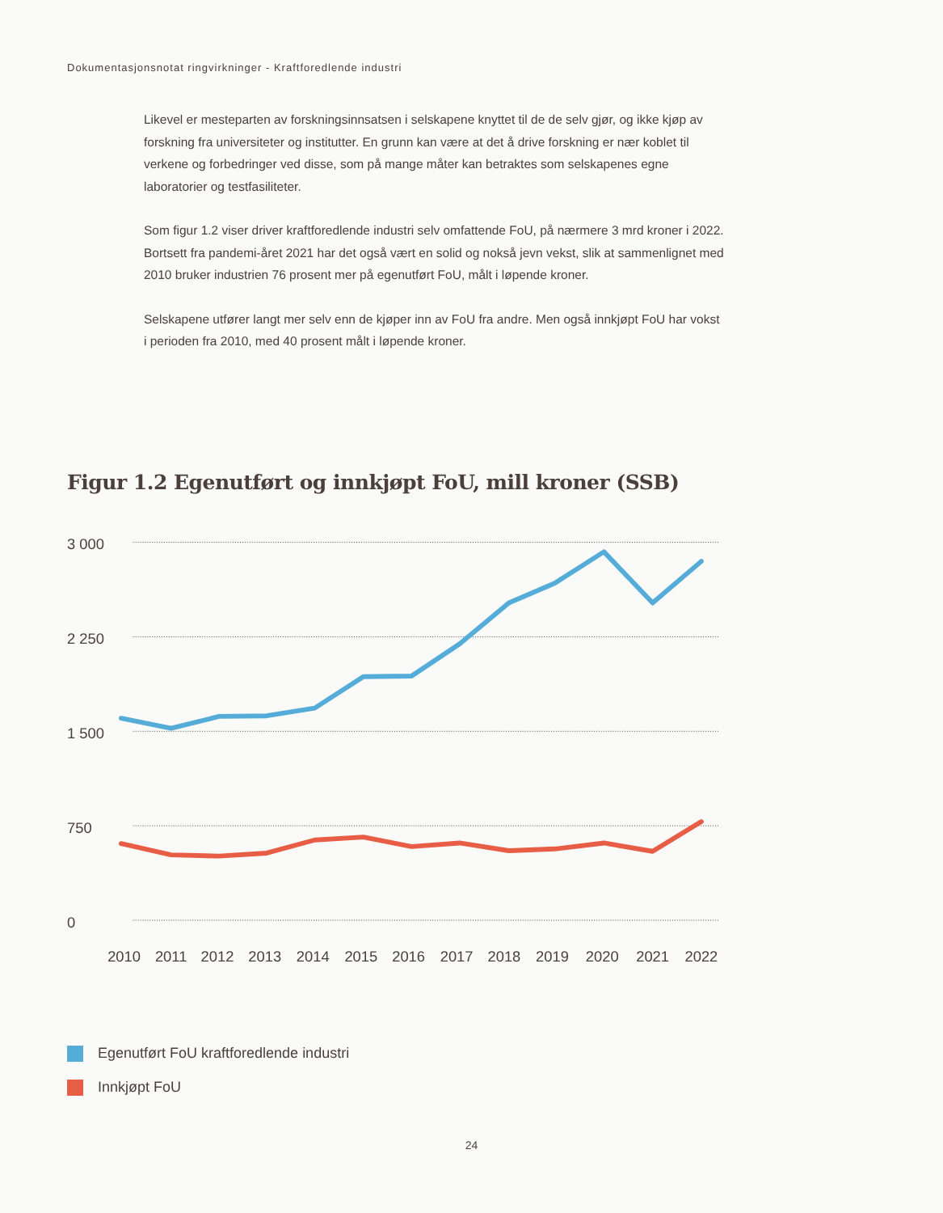Dokumentasjonsnotat ringvirkninger - Kraftforedlende industri
Likevel er mesteparten av forskningsinnsatsen i selskapene knyttet til de de selv gjør, og ikke kjøp av forskning fra universiteter og institutter. En grunn kan være at det å drive forskning er nær koblet til verkene og forbedringer ved disse, som på mange måter kan betraktes som selskapenes egne laboratorier og testfasiliteter.
Som figur 1.2 viser driver kraftforedlende industri selv omfattende FoU, på nærmere 3 mrd kroner i 2022. Bortsett fra pandemi-året 2021 har det også vært en solid og nokså jevn vekst, slik at sammenlignet med 2010 bruker industrien 76 prosent mer på egenutført FoU, målt i løpende kroner.
Selskapene utfører langt mer selv enn de kjøper inn av FoU fra andre. Men også innkjøpt FoU har vokst i perioden fra 2010, med 40 prosent målt i løpende kroner.
Figur 1.2 Egenutført og innkjøpt FoU, mill kroner (SSB)
3 000
2 250
1 500
750
0
2010
2011
2012
2013
2014
2015
2016
2017
2018
2019
2020
2021
2022
Egenutført FoU kraftforedlende industri
Innkjøpt FoU
24